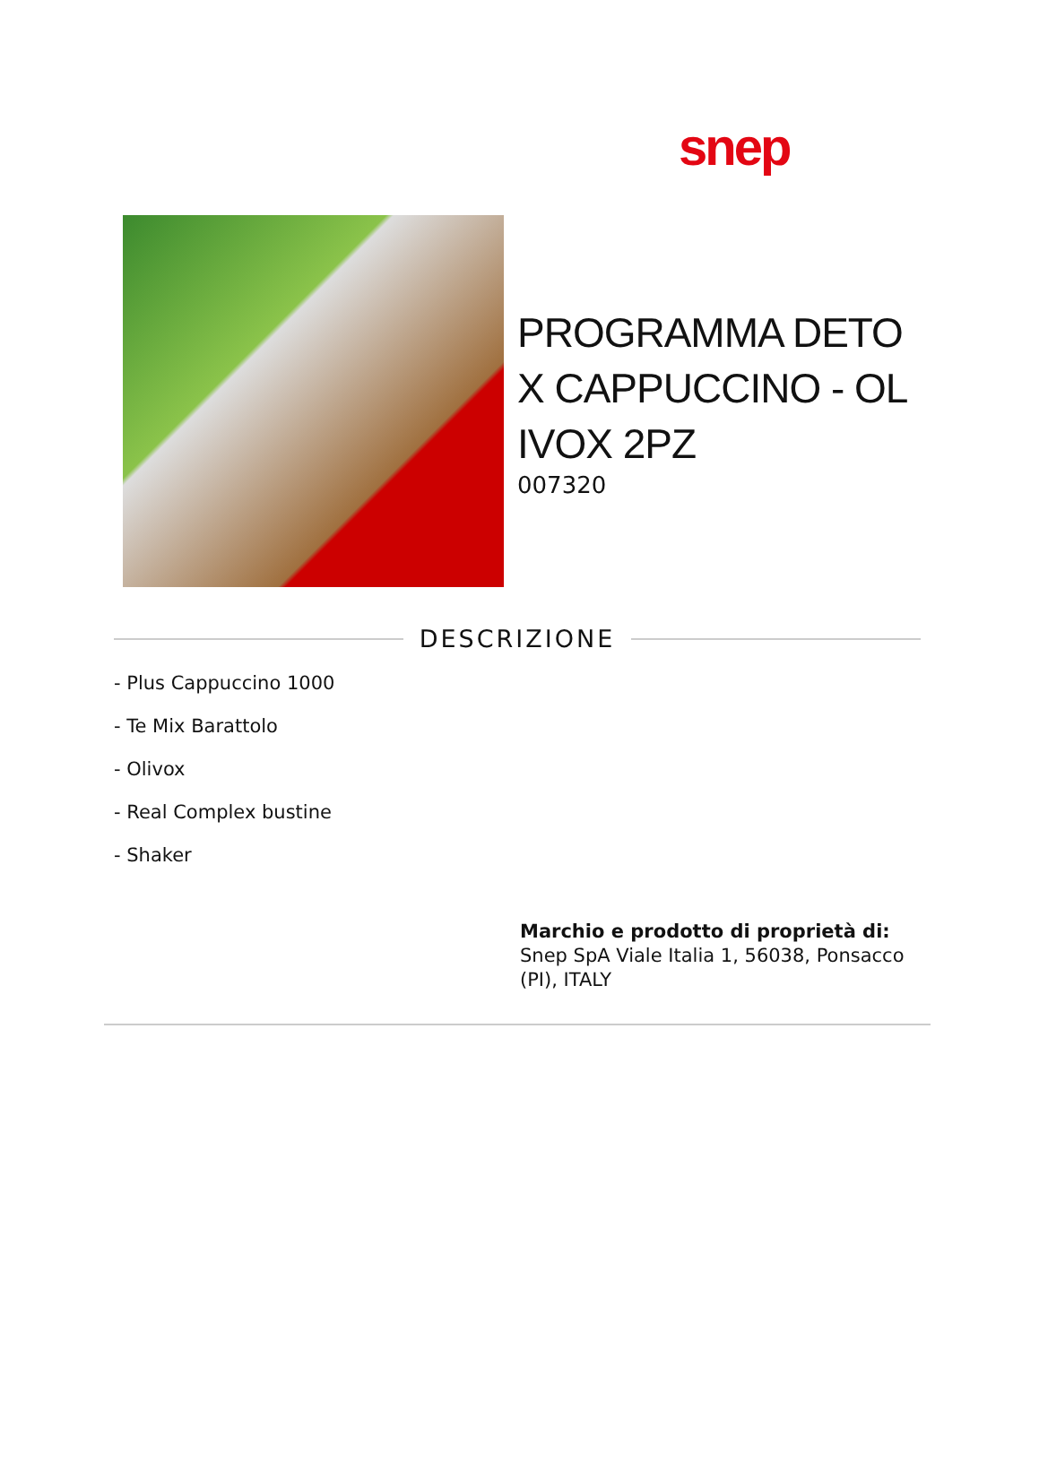snep
PROGRAMMA DETO X CAPPUCCINO - OL IVOX 2PZ
007320
DESCRIZIONE
- Plus Cappuccino 1000
- Te Mix Barattolo
- Olivox
- Real Complex bustine
- Shaker
Marchio e prodotto di proprietà di:
Snep SpA Viale Italia 1, 56038, Ponsacco (PI), ITALY